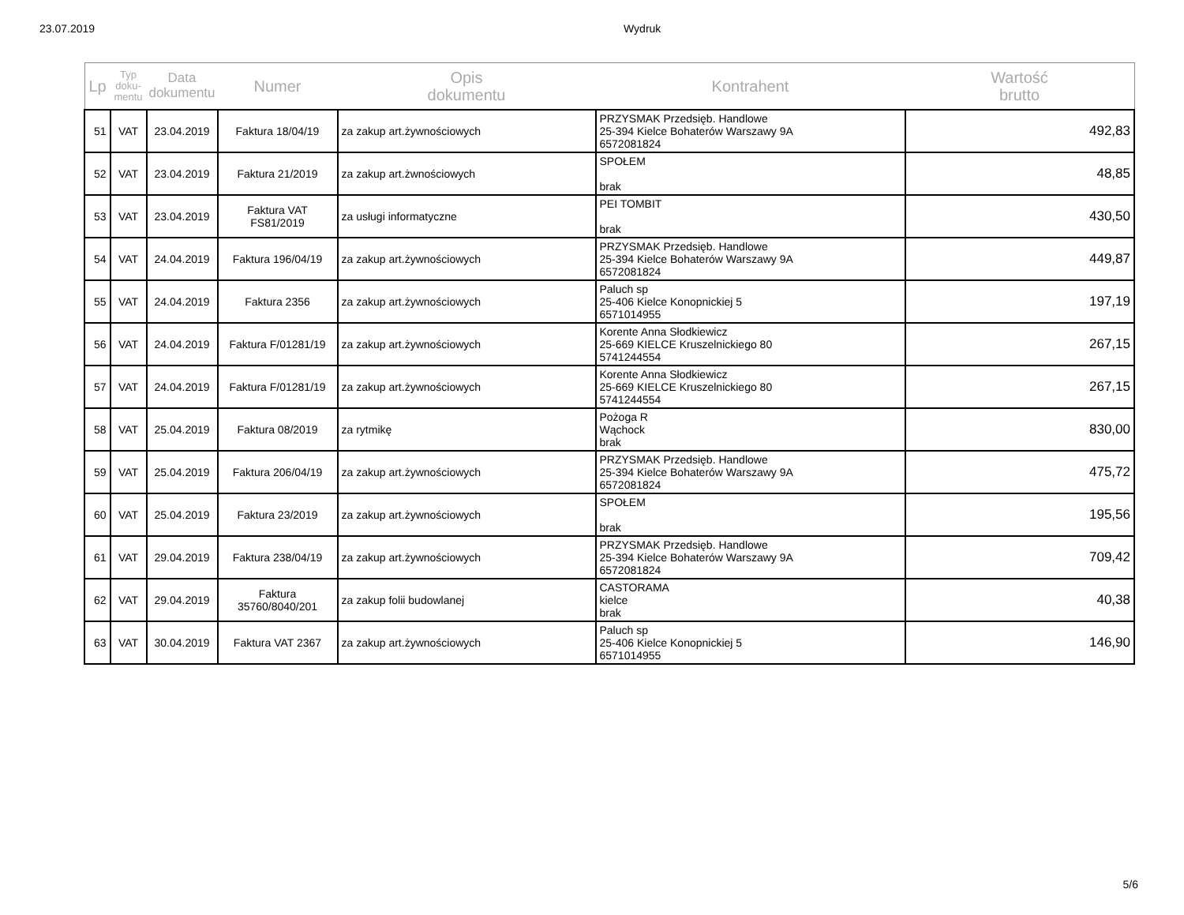23.07.2019 Wydruk
| Lp | Typ doku- mentu | Data dokumentu | Numer | Opis dokumentu | Kontrahent | Wartość brutto |
| --- | --- | --- | --- | --- | --- | --- |
| 51 | VAT | 23.04.2019 | Faktura 18/04/19 | za zakup art.żywnościowych | PRZYSMAK Przedsięb. Handlowe 25-394 Kielce Bohaterów Warszawy 9A 6572081824 | 492,83 |
| 52 | VAT | 23.04.2019 | Faktura 21/2019 | za zakup art.żwnościowych | SPOŁEM brak | 48,85 |
| 53 | VAT | 23.04.2019 | Faktura VAT FS81/2019 | za usługi informatyczne | PEI TOMBIT brak | 430,50 |
| 54 | VAT | 24.04.2019 | Faktura 196/04/19 | za zakup art.żywnościowych | PRZYSMAK Przedsięb. Handlowe 25-394 Kielce Bohaterów Warszawy 9A 6572081824 | 449,87 |
| 55 | VAT | 24.04.2019 | Faktura 2356 | za zakup art.żywnościowych | Paluch sp 25-406 Kielce Konopnickiej 5 6571014955 | 197,19 |
| 56 | VAT | 24.04.2019 | Faktura F/01281/19 | za zakup art.żywnościowych | Korente Anna Słodkiewicz 25-669 KIELCE Kruszelnickiego 80 5741244554 | 267,15 |
| 57 | VAT | 24.04.2019 | Faktura F/01281/19 | za zakup art.żywnościowych | Korente Anna Słodkiewicz 25-669 KIELCE Kruszelnickiego 80 5741244554 | 267,15 |
| 58 | VAT | 25.04.2019 | Faktura 08/2019 | za rytmikę | Pożoga R Wąchock brak | 830,00 |
| 59 | VAT | 25.04.2019 | Faktura 206/04/19 | za zakup art.żywnościowych | PRZYSMAK Przedsięb. Handlowe 25-394 Kielce Bohaterów Warszawy 9A 6572081824 | 475,72 |
| 60 | VAT | 25.04.2019 | Faktura 23/2019 | za zakup art.żywnościowych | SPOŁEM brak | 195,56 |
| 61 | VAT | 29.04.2019 | Faktura 238/04/19 | za zakup art.żywnościowych | PRZYSMAK Przedsięb. Handlowe 25-394 Kielce Bohaterów Warszawy 9A 6572081824 | 709,42 |
| 62 | VAT | 29.04.2019 | Faktura 35760/8040/201 | za zakup folii budowlanej | CASTORAMA kielce brak | 40,38 |
| 63 | VAT | 30.04.2019 | Faktura VAT 2367 | za zakup art.żywnościowych | Paluch sp 25-406 Kielce Konopnickiej 5 6571014955 | 146,90 |
5/6